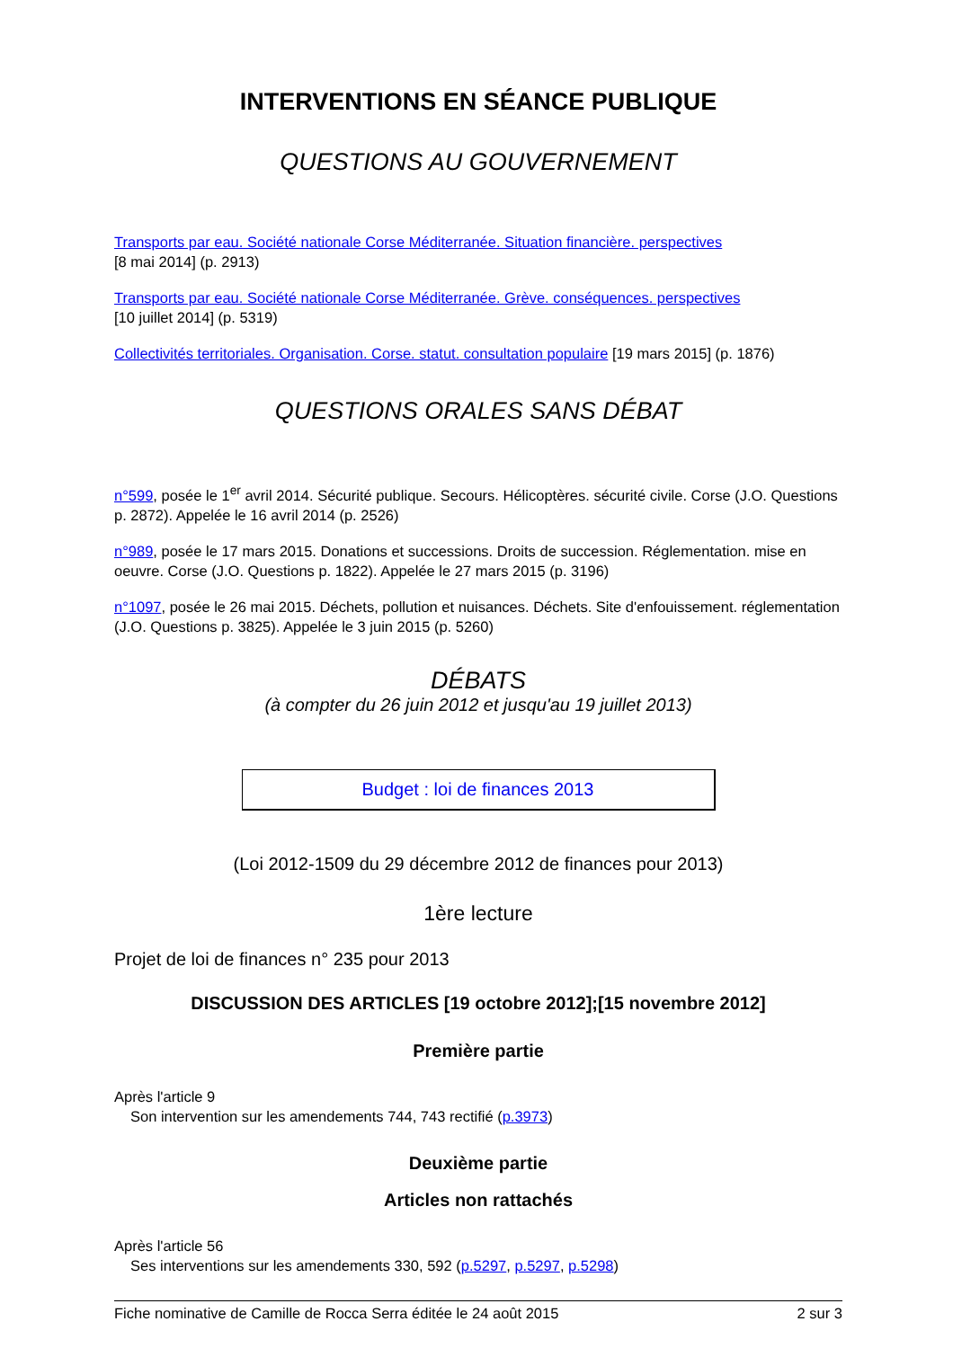INTERVENTIONS EN SÉANCE PUBLIQUE
QUESTIONS AU GOUVERNEMENT
Transports par eau. Société nationale Corse Méditerranée. Situation financière. perspectives
[8 mai 2014] (p. 2913)
Transports par eau. Société nationale Corse Méditerranée. Grève. conséquences. perspectives
[10 juillet 2014] (p. 5319)
Collectivités territoriales. Organisation. Corse. statut. consultation populaire [19 mars 2015] (p. 1876)
QUESTIONS ORALES SANS DÉBAT
n°599, posée le 1<sup>er</sup> avril 2014. Sécurité publique. Secours. Hélicoptères. sécurité civile. Corse (J.O. Questions p. 2872). Appelée le 16 avril 2014 (p. 2526)
n°989, posée le 17 mars 2015. Donations et successions. Droits de succession. Réglementation. mise en oeuvre. Corse (J.O. Questions p. 1822). Appelée le 27 mars 2015 (p. 3196)
n°1097, posée le 26 mai 2015. Déchets, pollution et nuisances. Déchets. Site d'enfouissement. réglementation (J.O. Questions p. 3825). Appelée le 3 juin 2015 (p. 5260)
DÉBATS
(à compter du 26 juin 2012 et jusqu'au 19 juillet 2013)
Budget : loi de finances 2013
(Loi 2012-1509 du 29 décembre 2012 de finances pour 2013)
1ère lecture
Projet de loi de finances n° 235 pour 2013
DISCUSSION DES ARTICLES [19 octobre 2012];[15 novembre 2012]
Première partie
Après l'article 9
Son intervention sur les amendements 744, 743 rectifié (p.3973)
Deuxième partie
Articles non rattachés
Après l'article 56
Ses interventions sur les amendements 330, 592 (p.5297, p.5297, p.5298)
Fiche nominative de Camille de Rocca Serra éditée le 24 août 2015 2 sur 3